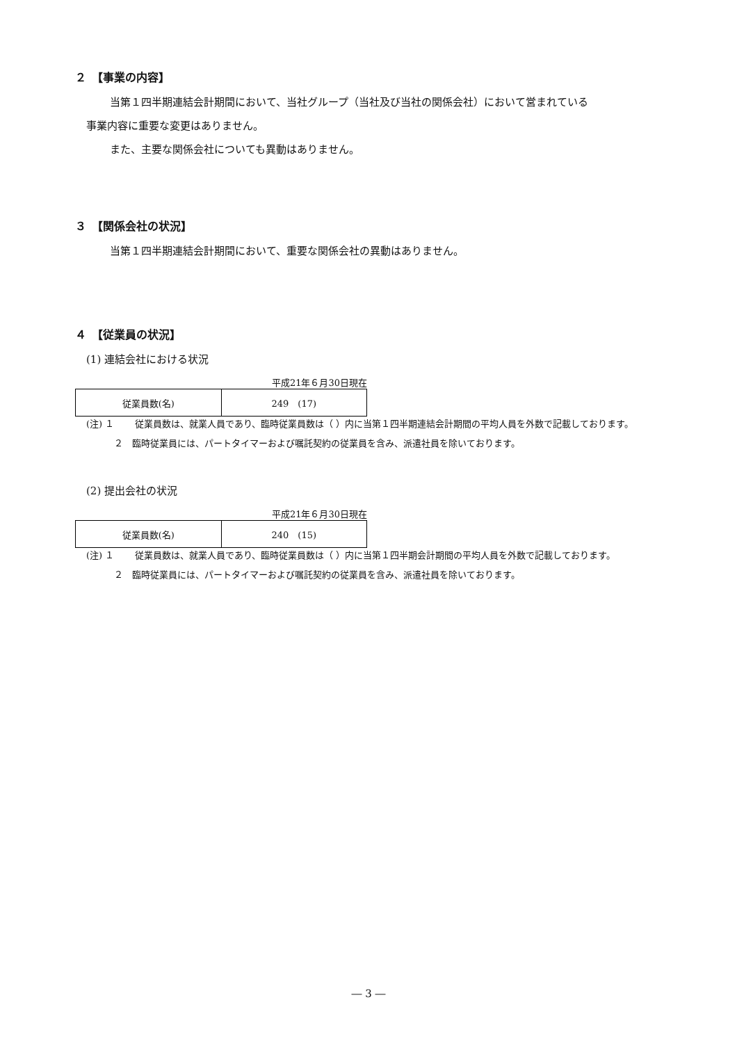２　【事業の内容】
当第１四半期連結会計期間において、当社グループ（当社及び当社の関係会社）において営まれている
事業内容に重要な変更はありません。
また、主要な関係会社についても異動はありません。
３　【関係会社の状況】
当第１四半期連結会計期間において、重要な関係会社の異動はありません。
４　【従業員の状況】
(1) 連結会社における状況
平成21年６月30日現在
| 従業員数(名) | 249 (17) |
(注) １ 従業員数は、就業人員であり、臨時従業員数は（ ）内に当第１四半期連結会計期間の平均人員を外数で記載しております。
２　臨時従業員には、パートタイマーおよび嘱託契約の従業員を含み、派遣社員を除いております。
(2) 提出会社の状況
平成21年６月30日現在
| 従業員数(名) | 240 (15) |
(注) １ 従業員数は、就業人員であり、臨時従業員数は（ ）内に当第１四半期会計期間の平均人員を外数で記載しております。
２　臨時従業員には、パートタイマーおよび嘱託契約の従業員を含み、派遣社員を除いております。
― 3 ―